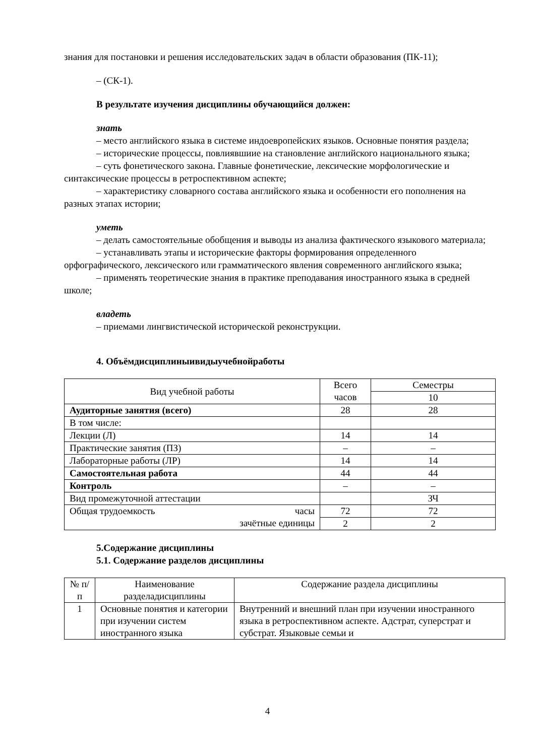знания для постановки и решения исследовательских задач в области образования (ПК-11);
– (СК-1).
В результате изучения дисциплины обучающийся должен:
знать
– место английского языка в системе индоевропейских языков. Основные понятия раздела;
– исторические процессы, повлиявшиие на становление английского национального языка;
– суть фонетического закона. Главные фонетические, лексические морфологические и синтаксические процессы в ретроспективном аспекте;
– характеристику словарного состава английского языка и особенности его пополнения на разных этапах истории;
уметь
– делать самостоятельные обобщения и выводы из анализа фактического языкового материала;
– устанавливать этапы и исторические факторы формирования определенного орфографического, лексического или грамматического явления современного английского языка;
– применять теоретические знания в практике преподавания иностранного языка в средней школе;
владеть
– приемами лингвистической исторической реконструкции.
4. Объёмдисциплиныивидыучебнойработы
| Вид учебной работы | Всего часов | Семестры |
| | | 10 |
| Аудиторные занятия (всего) | 28 | 28 |
| В том числе: | | |
| Лекции (Л) | 14 | 14 |
| Практические занятия (ПЗ) | – | – |
| Лабораторные работы (ЛР) | 14 | 14 |
| Самостоятельная работа | 44 | 44 |
| Контроль | – | – |
| Вид промежуточной аттестации | | ЗЧ |
| Общая трудоемкость часы зачётные единицы | 72 | 72 |
| | 2 | 2 |
5.Содержание дисциплины
5.1. Содержание разделов дисциплины
| № п/п | Наименование разделадисциплины | Содержание раздела дисциплины |
| 1 | Основные понятия и категории при изучении систем иностранного языка | Внутренний и внешний план при изучении иностранного языка в ретроспективном аспекте. Адстрат, суперстрат и субстрат. Языковые семьи и |
4